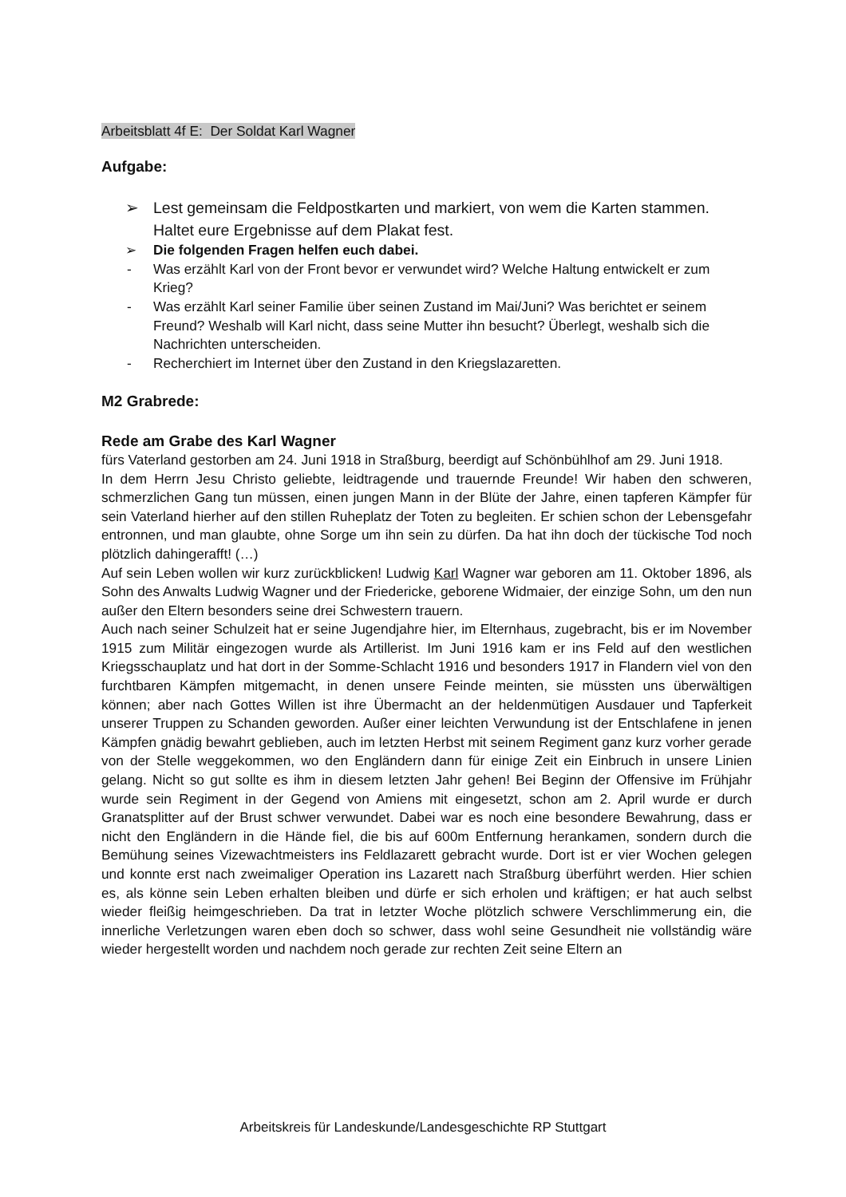Arbeitsblatt 4f E: Der Soldat Karl Wagner
Aufgabe:
➢ Lest gemeinsam die Feldpostkarten und markiert, von wem die Karten stammen. Haltet eure Ergebnisse auf dem Plakat fest.
➢ Die folgenden Fragen helfen euch dabei.
- Was erzählt Karl von der Front bevor er verwundet wird? Welche Haltung entwickelt er zum Krieg?
- Was erzählt Karl seiner Familie über seinen Zustand im Mai/Juni? Was berichtet er seinem Freund? Weshalb will Karl nicht, dass seine Mutter ihn besucht? Überlegt, weshalb sich die Nachrichten unterscheiden.
- Recherchiert im Internet über den Zustand in den Kriegslazaretten.
M2 Grabrede:
Rede am Grabe des Karl Wagner
fürs Vaterland gestorben am 24. Juni 1918 in Straßburg, beerdigt auf Schönbühlhof am 29. Juni 1918.
In dem Herrn Jesu Christo geliebte, leidtragende und trauernde Freunde! Wir haben den schweren, schmerzlichen Gang tun müssen, einen jungen Mann in der Blüte der Jahre, einen tapferen Kämpfer für sein Vaterland hierher auf den stillen Ruheplatz der Toten zu begleiten. Er schien schon der Lebensgefahr entronnen, und man glaubte, ohne Sorge um ihn sein zu dürfen. Da hat ihn doch der tückische Tod noch plötzlich dahingerafft! (…)
Auf sein Leben wollen wir kurz zurückblicken! Ludwig Karl Wagner war geboren am 11. Oktober 1896, als Sohn des Anwalts Ludwig Wagner und der Friedericke, geborene Widmaier, der einzige Sohn, um den nun außer den Eltern besonders seine drei Schwestern trauern.
Auch nach seiner Schulzeit hat er seine Jugendjahre hier, im Elternhaus, zugebracht, bis er im November 1915 zum Militär eingezogen wurde als Artillerist. Im Juni 1916 kam er ins Feld auf den westlichen Kriegsschauplatz und hat dort in der Somme-Schlacht 1916 und besonders 1917 in Flandern viel von den furchtbaren Kämpfen mitgemacht, in denen unsere Feinde meinten, sie müssten uns überwältigen können; aber nach Gottes Willen ist ihre Übermacht an der heldenmütigen Ausdauer und Tapferkeit unserer Truppen zu Schanden geworden. Außer einer leichten Verwundung ist der Entschlafene in jenen Kämpfen gnädig bewahrt geblieben, auch im letzten Herbst mit seinem Regiment ganz kurz vorher gerade von der Stelle weggekommen, wo den Engländern dann für einige Zeit ein Einbruch in unsere Linien gelang. Nicht so gut sollte es ihm in diesem letzten Jahr gehen! Bei Beginn der Offensive im Frühjahr wurde sein Regiment in der Gegend von Amiens mit eingesetzt, schon am 2. April wurde er durch Granatsplitter auf der Brust schwer verwundet. Dabei war es noch eine besondere Bewahrung, dass er nicht den Engländern in die Hände fiel, die bis auf 600m Entfernung herankamen, sondern durch die Bemühung seines Vizewachtmeisters ins Feldlazarett gebracht wurde. Dort ist er vier Wochen gelegen und konnte erst nach zweimaliger Operation ins Lazarett nach Straßburg überführt werden. Hier schien es, als könne sein Leben erhalten bleiben und dürfe er sich erholen und kräftigen; er hat auch selbst wieder fleißig heimgeschrieben. Da trat in letzter Woche plötzlich schwere Verschlimmerung ein, die innerliche Verletzungen waren eben doch so schwer, dass wohl seine Gesundheit nie vollständig wäre wieder hergestellt worden und nachdem noch gerade zur rechten Zeit seine Eltern an
Arbeitskreis für Landeskunde/Landesgeschichte RP Stuttgart